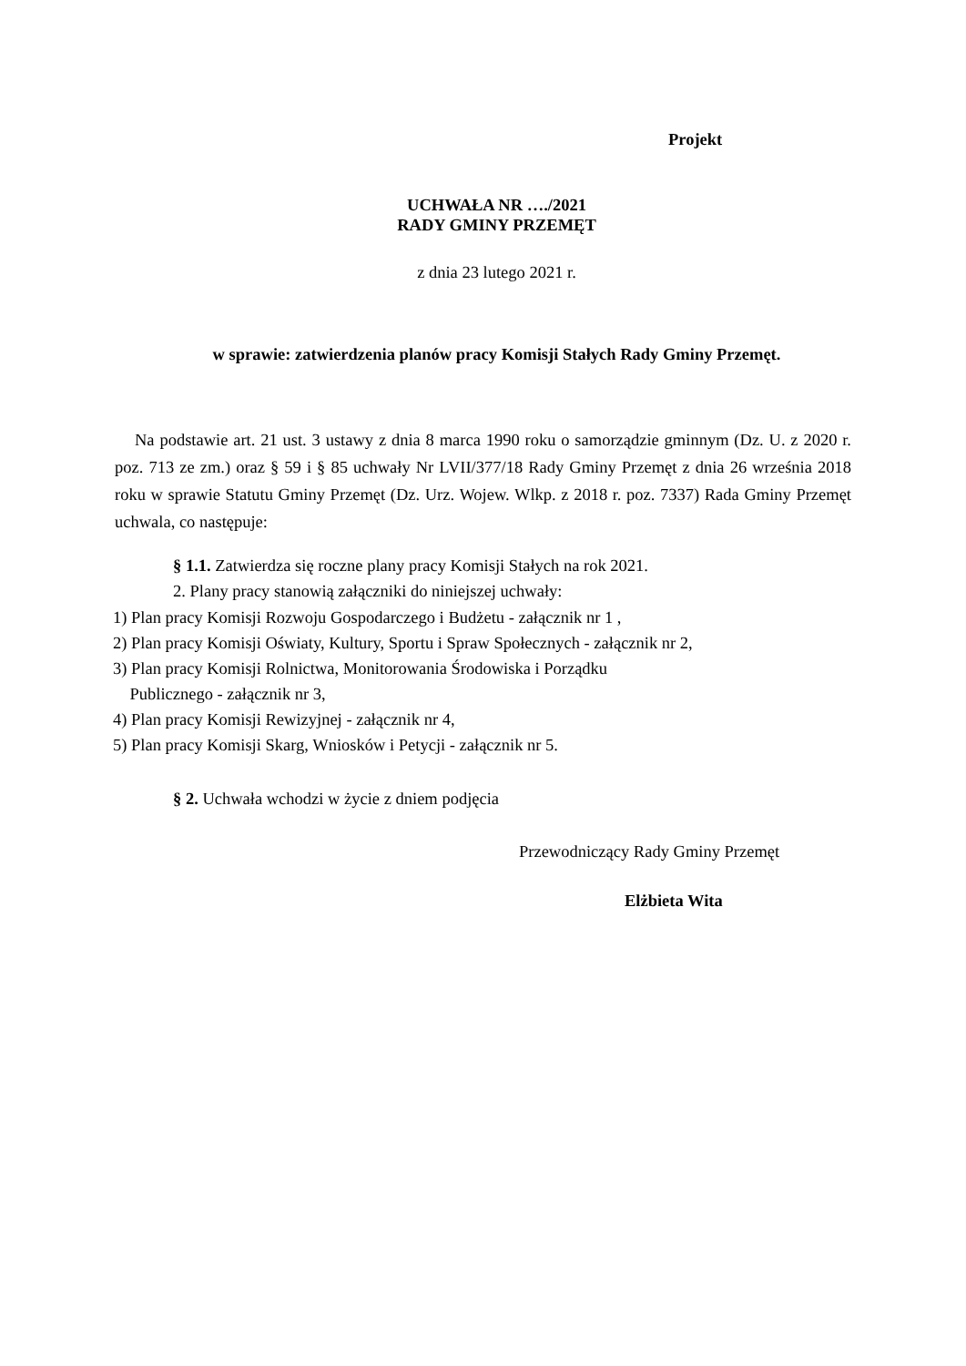Projekt
UCHWAŁA NR …./2021
RADY GMINY PRZEMĘT
z dnia 23 lutego 2021 r.
w sprawie: zatwierdzenia planów pracy Komisji Stałych Rady Gminy Przemęt.
Na podstawie art. 21 ust. 3 ustawy z dnia 8 marca 1990 roku o samorządzie gminnym (Dz. U. z 2020 r. poz. 713 ze zm.) oraz § 59 i § 85 uchwały Nr LVII/377/18 Rady Gminy Przemęt z dnia 26 września 2018 roku w sprawie Statutu Gminy Przemęt (Dz. Urz. Wojew. Wlkp. z 2018 r. poz. 7337) Rada Gminy Przemęt uchwala, co następuje:
§ 1.1. Zatwierdza się roczne plany pracy Komisji Stałych na rok 2021.
2. Plany pracy stanowią załączniki do niniejszej uchwały:
1) Plan pracy Komisji Rozwoju Gospodarczego i Budżetu - załącznik nr 1 ,
2) Plan pracy Komisji Oświaty, Kultury, Sportu i Spraw Społecznych - załącznik nr 2,
3) Plan pracy Komisji Rolnictwa, Monitorowania Środowiska i Porządku
Publicznego - załącznik nr 3,
4) Plan pracy Komisji Rewizyjnej - załącznik nr 4,
5) Plan pracy Komisji Skarg, Wniosków i Petycji - załącznik nr 5.
§ 2. Uchwała wchodzi w życie z dniem podjęcia
Przewodniczący Rady Gminy Przemęt
Elżbieta Wita